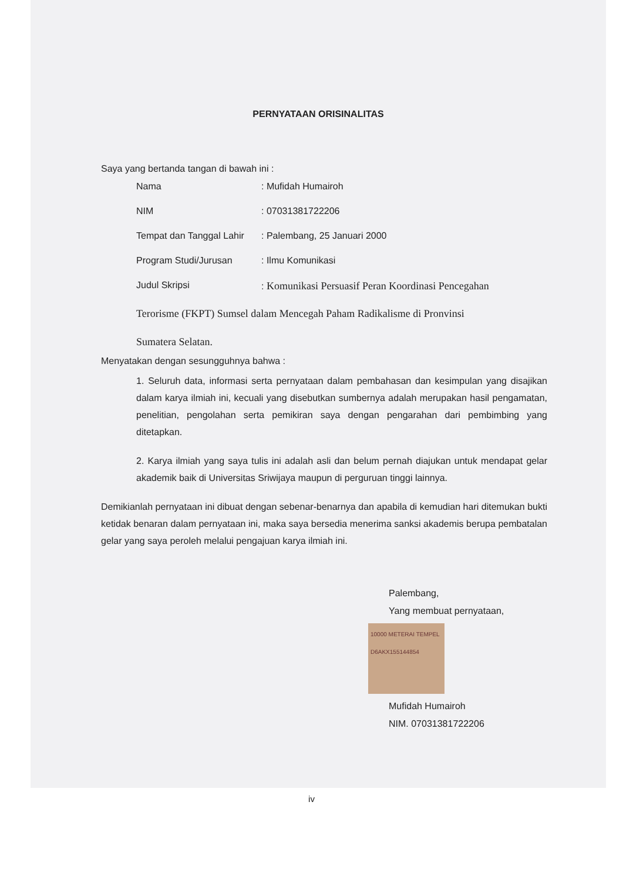PERNYATAAN ORISINALITAS
Saya yang bertanda tangan di bawah ini :
| Nama | : Mufidah Humairoh |
| NIM | : 07031381722206 |
| Tempat dan Tanggal Lahir | : Palembang, 25 Januari 2000 |
| Program Studi/Jurusan | : Ilmu Komunikasi |
| Judul Skripsi | : Komunikasi Persuasif Peran Koordinasi Pencegahan |
Terorisme (FKPT) Sumsel dalam Mencegah Paham Radikalisme di Pronvinsi
Sumatera Selatan.
Menyatakan dengan sesungguhnya bahwa :
1. Seluruh data, informasi serta pernyataan dalam pembahasan dan kesimpulan yang disajikan dalam karya ilmiah ini, kecuali yang disebutkan sumbernya adalah merupakan hasil pengamatan, penelitian, pengolahan serta pemikiran saya dengan pengarahan dari pembimbing yang ditetapkan.
2. Karya ilmiah yang saya tulis ini adalah asli dan belum pernah diajukan untuk mendapat gelar akademik baik di Universitas Sriwijaya maupun di perguruan tinggi lainnya.
Demikianlah pernyataan ini dibuat dengan sebenar-benarnya dan apabila di kemudian hari ditemukan bukti ketidak benaran dalam pernyataan ini, maka saya bersedia menerima sanksi akademis berupa pembatalan gelar yang saya peroleh melalui pengajuan karya ilmiah ini.
Palembang,
Yang membuat pernyataan,
10000 METERAI TEMPEL D6AKX155144854
Mufidah Humairoh
NIM. 07031381722206
iv